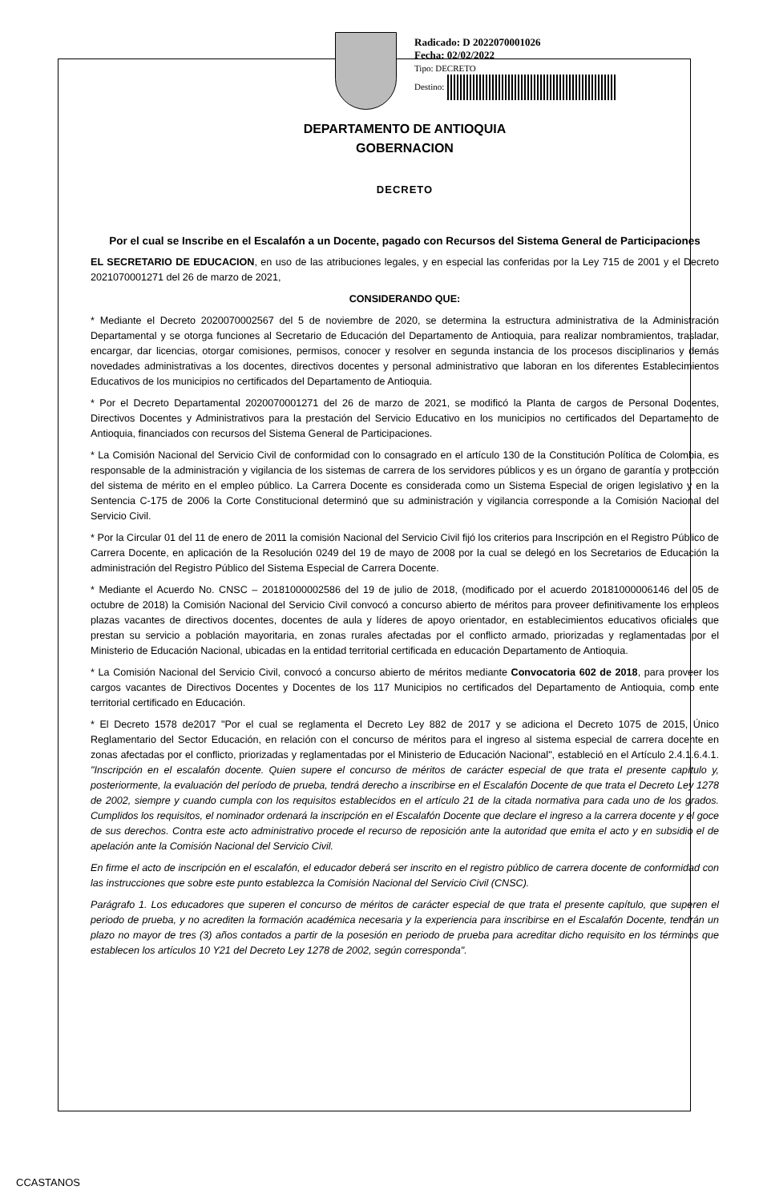Radicado: D 2022070001026
Fecha: 02/02/2022
Tipo: DECRETO
Destino:
DEPARTAMENTO DE ANTIOQUIA
GOBERNACION
DECRETO
Por el cual se Inscribe en el Escalafón a un Docente, pagado con Recursos del Sistema General de Participaciones
EL SECRETARIO DE EDUCACION, en uso de las atribuciones legales, y en especial las conferidas por la Ley 715 de 2001 y el Decreto 2021070001271 del 26 de marzo de 2021,
CONSIDERANDO QUE:
* Mediante el Decreto 2020070002567 del 5 de noviembre de 2020, se determina la estructura administrativa de la Administración Departamental y se otorga funciones al Secretario de Educación del Departamento de Antioquia, para realizar nombramientos, trasladar, encargar, dar licencias, otorgar comisiones, permisos, conocer y resolver en segunda instancia de los procesos disciplinarios y demás novedades administrativas a los docentes, directivos docentes y personal administrativo que laboran en los diferentes Establecimientos Educativos de los municipios no certificados del Departamento de Antioquia.
* Por el Decreto Departamental 2020070001271 del 26 de marzo de 2021, se modificó la Planta de cargos de Personal Docentes, Directivos Docentes y Administrativos para la prestación del Servicio Educativo en los municipios no certificados del Departamento de Antioquia, financiados con recursos del Sistema General de Participaciones.
* La Comisión Nacional del Servicio Civil de conformidad con lo consagrado en el artículo 130 de la Constitución Política de Colombia, es responsable de la administración y vigilancia de los sistemas de carrera de los servidores públicos y es un órgano de garantía y protección del sistema de mérito en el empleo público. La Carrera Docente es considerada como un Sistema Especial de origen legislativo y en la Sentencia C-175 de 2006 la Corte Constitucional determinó que su administración y vigilancia corresponde a la Comisión Nacional del Servicio Civil.
* Por la Circular 01 del 11 de enero de 2011 la comisión Nacional del Servicio Civil fijó los criterios para Inscripción en el Registro Público de Carrera Docente, en aplicación de la Resolución 0249 del 19 de mayo de 2008 por la cual se delegó en los Secretarios de Educación la administración del Registro Público del Sistema Especial de Carrera Docente.
* Mediante el Acuerdo No. CNSC – 20181000002586 del 19 de julio de 2018, (modificado por el acuerdo 20181000006146 del 05 de octubre de 2018) la Comisión Nacional del Servicio Civil convocó a concurso abierto de méritos para proveer definitivamente los empleos plazas vacantes de directivos docentes, docentes de aula y líderes de apoyo orientador, en establecimientos educativos oficiales que prestan su servicio a población mayoritaria, en zonas rurales afectadas por el conflicto armado, priorizadas y reglamentadas por el Ministerio de Educación Nacional, ubicadas en la entidad territorial certificada en educación Departamento de Antioquia.
* La Comisión Nacional del Servicio Civil, convocó a concurso abierto de méritos mediante Convocatoria 602 de 2018, para proveer los cargos vacantes de Directivos Docentes y Docentes de los 117 Municipios no certificados del Departamento de Antioquia, como ente territorial certificado en Educación.
* El Decreto 1578 de2017 "Por el cual se reglamenta el Decreto Ley 882 de 2017 y se adiciona el Decreto 1075 de 2015, Único Reglamentario del Sector Educación, en relación con el concurso de méritos para el ingreso al sistema especial de carrera docente en zonas afectadas por el conflicto, priorizadas y reglamentadas por el Ministerio de Educación Nacional", estableció en el Artículo 2.4.1.6.4.1. "Inscripción en el escalafón docente. Quien supere el concurso de méritos de carácter especial de que trata el presente capítulo y, posteriormente, la evaluación del período de prueba, tendrá derecho a inscribirse en el Escalafón Docente de que trata el Decreto Ley 1278 de 2002, siempre y cuando cumpla con los requisitos establecidos en el artículo 21 de la citada normativa para cada uno de los grados. Cumplidos los requisitos, el nominador ordenará la inscripción en el Escalafón Docente que declare el ingreso a la carrera docente y el goce de sus derechos. Contra este acto administrativo procede el recurso de reposición ante la autoridad que emita el acto y en subsidio el de apelación ante la Comisión Nacional del Servicio Civil.
En firme el acto de inscripción en el escalafón, el educador deberá ser inscrito en el registro público de carrera docente de conformidad con las instrucciones que sobre este punto establezca la Comisión Nacional del Servicio Civil (CNSC).
Parágrafo 1. Los educadores que superen el concurso de méritos de carácter especial de que trata el presente capítulo, que superen el periodo de prueba, y no acrediten la formación académica necesaria y la experiencia para inscribirse en el Escalafón Docente, tendrán un plazo no mayor de tres (3) años contados a partir de la posesión en periodo de prueba para acreditar dicho requisito en los términos que establecen los artículos 10 Y21 del Decreto Ley 1278 de 2002, según corresponda".
CCASTANOS